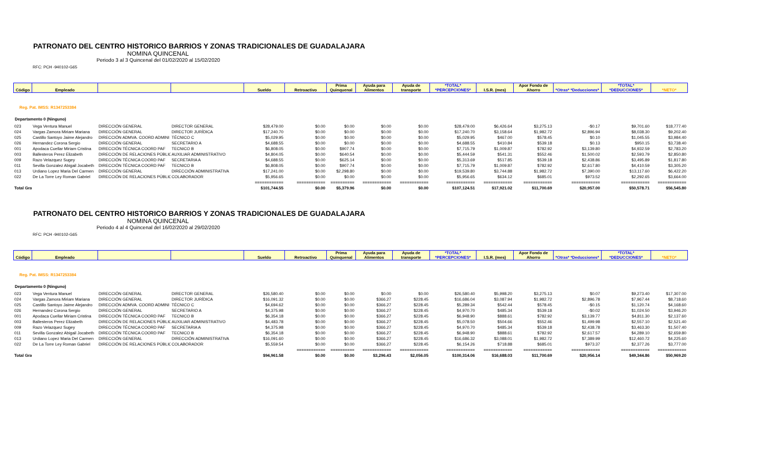PATRONATO DEL CENTRO HISTORICO BARRIOS Y ZONAS TRADICIONALES DE GUADALAJARA
NOMINA QUINCENAL
Periodo 3 al 3 Quincenal del 01/02/2020 al 15/02/2020
RFC: PCH -940102-G65
| Código | Empleado | | | Sueldo | Retroactivo | Prima Quinquenal | Ayuda para Alimentos | Ayuda de transporte | *TOTAL* *PERCEPCIONES* | I.S.R. (mes) | Apor Fondo de Ahorro | *Otras* *Deducciones* | *TOTAL* *DEDUCCIONES* | *NETO* |
| --- | --- | --- | --- | --- | --- | --- | --- | --- | --- | --- | --- | --- | --- | --- |
Reg. Pat. IMSS: R1347253384
Departamento 0 (Ninguno)
| 023 | Vega Ventura Manuel | DIRECCIÓN GENERAL | DIRECTOR GENERAL | $28,479.00 | $0.00 | $0.00 | $0.00 | $0.00 | $28,479.00 | $6,426.64 | $3,275.13 | -$0.17 | $9,701.60 | $18,777.40 |
| 024 | Vargas Zamora Miriam Mariana | DIRECCIÓN GENERAL | DIRECTOR JURÍDICA | $17,240.70 | $0.00 | $0.00 | $0.00 | $0.00 | $17,240.70 | $3,158.64 | $1,982.72 | $2,896.94 | $8,038.30 | $9,202.40 |
| 025 | Castillo Santoyo Jaime Alejandro | DIRECCIÓN ADMVA. COORD ADMINI | TÉCNICO C | $5,029.95 | $0.00 | $0.00 | $0.00 | $0.00 | $5,029.95 | $467.00 | $578.45 | $0.10 | $1,045.55 | $3,984.40 |
| 026 | Hernandez Corona Sergio | DIRECCIÓN GENERAL | SECRETARIO A | $4,688.55 | $0.00 | $0.00 | $0.00 | $0.00 | $4,688.55 | $410.84 | $539.18 | $0.13 | $950.15 | $3,738.40 |
| 001 | Apodaca Cuellar Miriam Cristina | DIRECCIÓN TÉCNICA COORD PAF | TECNICO B | $6,808.05 | $0.00 | $907.74 | $0.00 | $0.00 | $7,715.79 | $1,009.87 | $782.92 | $3,139.80 | $4,932.59 | $2,783.20 |
| 003 | Ballesteros Perez Elizabeth | DIRECCIÓN DE RELACIONES PÚBLIC | AUXILIAR ADMINISTRATIVO | $4,804.05 | $0.00 | $640.54 | $0.00 | $0.00 | $5,444.59 | $541.31 | $552.46 | $1,500.02 | $2,593.79 | $2,850.80 |
| 009 | Razo Velazquez Sugey | DIRECCIÓN TÉCNICA COORD PAF | SECRETARIA A | $4,688.55 | $0.00 | $625.14 | $0.00 | $0.00 | $5,313.69 | $517.85 | $539.18 | $2,438.86 | $3,495.89 | $1,817.80 |
| 011 | Sevilla Gonzalez Abigail Jocabeth | DIRECCIÓN TÉCNICA COORD PAF | TECNICO B | $6,808.05 | $0.00 | $907.74 | $0.00 | $0.00 | $7,715.79 | $1,009.87 | $782.92 | $2,617.80 | $4,410.59 | $3,305.20 |
| 013 | Urdiano Lopez Maria Del Carmen | DIRECCIÓN GENERAL | DIRECCIÓN ADMINISTRATIVA | $17,241.00 | $0.00 | $2,298.80 | $0.00 | $0.00 | $19,539.80 | $3,744.88 | $1,982.72 | $7,390.00 | $13,117.60 | $6,422.20 |
| 022 | De La Torre Ley Roman Gabriel | DIRECCIÓN DE RELACIONES PÚBLIC | COLABORADOR | $5,956.65 | $0.00 | $0.00 | $0.00 | $0.00 | $5,956.65 | $634.12 | $685.01 | $973.52 | $2,292.65 | $3,664.00 |
| | | | | ============ | ============ | ========== | ============ | ============ | ============ | ============ | ============ | ============ | ============ | ============ |
| Total Gra | | | | $101,744.55 | $0.00 | $5,379.96 | $0.00 | $0.00 | $107,124.51 | $17,921.02 | $11,700.69 | $20,957.00 | $50,578.71 | $56,545.80 |
PATRONATO DEL CENTRO HISTORICO BARRIOS Y ZONAS TRADICIONALES DE GUADALAJARA
NOMINA QUINCENAL
Periodo 4 al 4 Quincenal del 16/02/2020 al 29/02/2020
RFC: PCH -940102-G65
| Código | Empleado | | | Sueldo | Retroactivo | Prima Quinquenal | Ayuda para Alimentos | Ayuda de transporte | *TOTAL* *PERCEPCIONES* | I.S.R. (mes) | Apor Fondo de Ahorro | *Otras* *Deducciones* | *TOTAL* *DEDUCCIONES* | *NETO* |
| --- | --- | --- | --- | --- | --- | --- | --- | --- | --- | --- | --- | --- | --- | --- |
Reg. Pat. IMSS: R1347253384
Departamento 0 (Ninguno)
| 023 | Vega Ventura Manuel | DIRECCIÓN GENERAL | DIRECTOR GENERAL | $26,580.40 | $0.00 | $0.00 | $0.00 | $0.00 | $26,580.40 | $5,998.20 | $3,275.13 | $0.07 | $9,273.40 | $17,307.00 |
| 024 | Vargas Zamora Miriam Mariana | DIRECCIÓN GENERAL | DIRECTOR JURÍDICA | $16,091.32 | $0.00 | $0.00 | $366.27 | $228.45 | $16,686.04 | $3,087.94 | $1,982.72 | $2,896.78 | $7,967.44 | $8,718.60 |
| 025 | Castillo Santoyo Jaime Alejandro | DIRECCIÓN ADMVA. COORD ADMINI | TÉCNICO C | $4,694.62 | $0.00 | $0.00 | $366.27 | $228.45 | $5,289.34 | $542.44 | $578.45 | -$0.15 | $1,120.74 | $4,168.60 |
| 026 | Hernandez Corona Sergio | DIRECCIÓN GENERAL | SECRETARIO A | $4,375.98 | $0.00 | $0.00 | $366.27 | $228.45 | $4,970.70 | $485.34 | $539.18 | -$0.02 | $1,024.50 | $3,946.20 |
| 001 | Apodaca Cuellar Miriam Cristina | DIRECCIÓN TÉCNICA COORD PAF | TECNICO B | $6,354.18 | $0.00 | $0.00 | $366.27 | $228.45 | $6,948.90 | $888.61 | $782.92 | $3,139.77 | $4,811.30 | $2,137.60 |
| 003 | Ballesteros Perez Elizabeth | DIRECCIÓN DE RELACIONES PÚBLIC | AUXILIAR ADMINISTRATIVO | $4,483.78 | $0.00 | $0.00 | $366.27 | $228.45 | $5,078.50 | $504.66 | $552.46 | $1,499.98 | $2,557.10 | $2,521.40 |
| 009 | Razo Velazquez Sugey | DIRECCIÓN TÉCNICA COORD PAF | SECRETARIA A | $4,375.98 | $0.00 | $0.00 | $366.27 | $228.45 | $4,970.70 | $485.34 | $539.18 | $2,438.78 | $3,463.30 | $1,507.40 |
| 011 | Sevilla Gonzalez Abigail Jocabeth | DIRECCIÓN TÉCNICA COORD PAF | TECNICO B | $6,354.18 | $0.00 | $0.00 | $366.27 | $228.45 | $6,948.90 | $888.61 | $782.92 | $2,617.57 | $4,289.10 | $2,659.80 |
| 013 | Urdiano Lopez Maria Del Carmen | DIRECCIÓN GENERAL | DIRECCIÓN ADMINISTRATIVA | $16,091.60 | $0.00 | $0.00 | $366.27 | $228.45 | $16,686.32 | $3,088.01 | $1,982.72 | $7,389.99 | $12,460.72 | $4,225.60 |
| 022 | De La Torre Ley Roman Gabriel | DIRECCIÓN DE RELACIONES PÚBLIC | COLABORADOR | $5,559.54 | $0.00 | $0.00 | $366.27 | $228.45 | $6,154.26 | $718.88 | $685.01 | $973.37 | $2,377.26 | $3,777.00 |
| | | | | | ============ | ========== | ============ | ============ | ============ | ============ | ============ | ============ | ============ | ============ |
| Total Gra | | | | $94,961.58 | $0.00 | $0.00 | $3,296.43 | $2,056.05 | $100,314.06 | $16,688.03 | $11,700.69 | $20,956.14 | $49,344.86 | $50,969.20 |